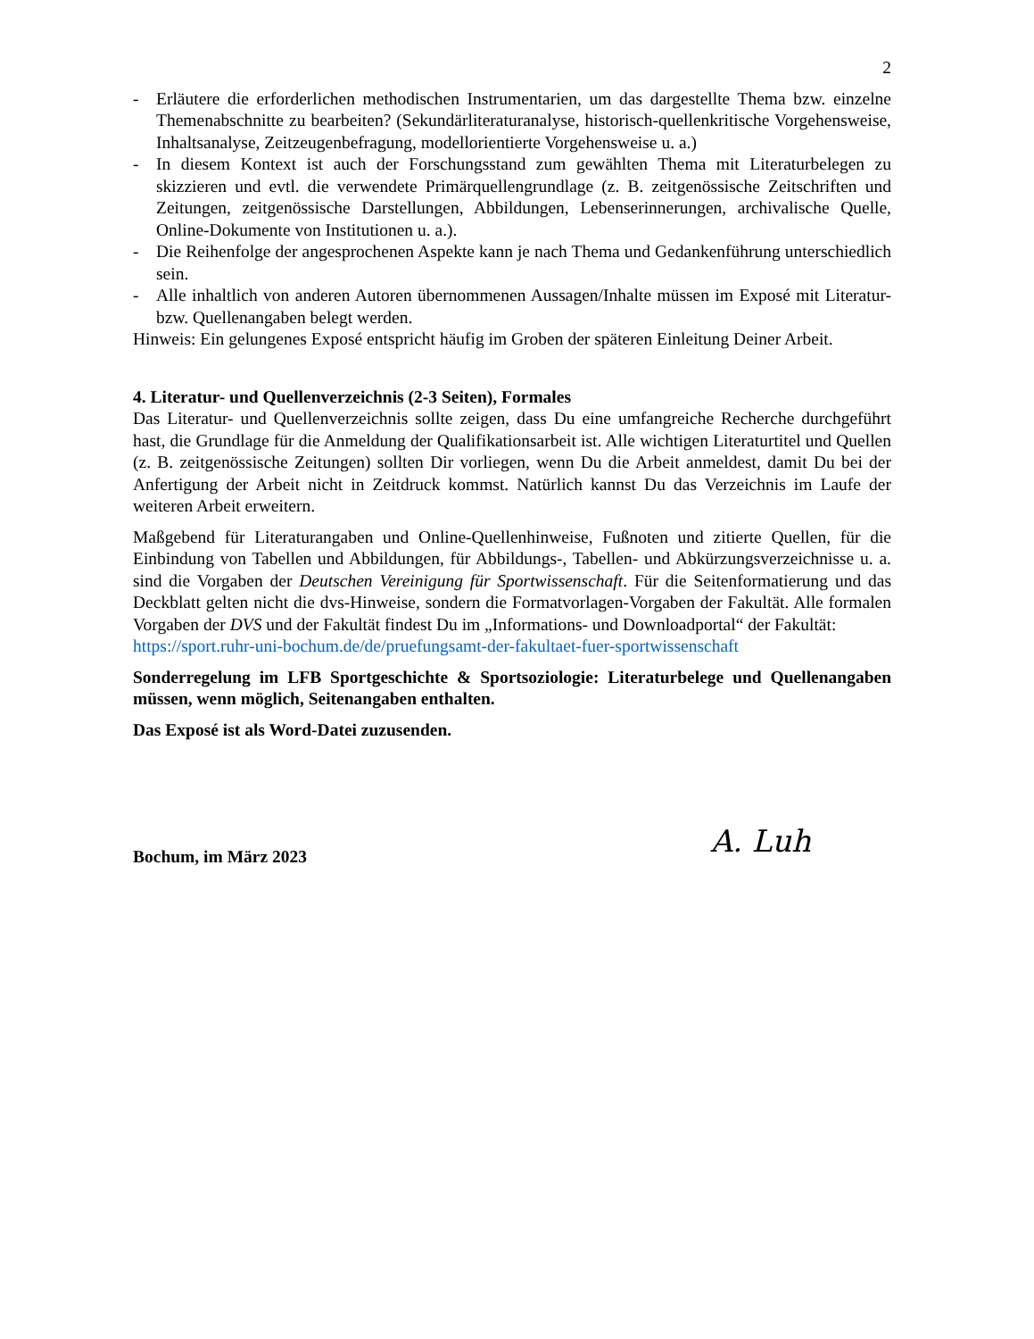2
- Erläutere die erforderlichen methodischen Instrumentarien, um das dargestellte Thema bzw. einzelne Themenabschnitte zu bearbeiten? (Sekundärliteraturanalyse, historisch-quellenkritische Vorgehensweise, Inhaltsanalyse, Zeitzeugenbefragung, modellorientierte Vorgehensweise u. a.)
- In diesem Kontext ist auch der Forschungsstand zum gewählten Thema mit Literaturbelegen zu skizzieren und evtl. die verwendete Primärquellengrundlage (z. B. zeitgenössische Zeitschriften und Zeitungen, zeitgenössische Darstellungen, Abbildungen, Lebenserinnerungen, archivalische Quelle, Online-Dokumente von Institutionen u. a.).
- Die Reihenfolge der angesprochenen Aspekte kann je nach Thema und Gedankenführung unterschiedlich sein.
- Alle inhaltlich von anderen Autoren übernommenen Aussagen/Inhalte müssen im Exposé mit Literatur- bzw. Quellenangaben belegt werden.
Hinweis: Ein gelungenes Exposé entspricht häufig im Groben der späteren Einleitung Deiner Arbeit.
4. Literatur- und Quellenverzeichnis (2-3 Seiten), Formales
Das Literatur- und Quellenverzeichnis sollte zeigen, dass Du eine umfangreiche Recherche durchgeführt hast, die Grundlage für die Anmeldung der Qualifikationsarbeit ist. Alle wichtigen Literaturtitel und Quellen (z. B. zeitgenössische Zeitungen) sollten Dir vorliegen, wenn Du die Arbeit anmeldest, damit Du bei der Anfertigung der Arbeit nicht in Zeitdruck kommst. Natürlich kannst Du das Verzeichnis im Laufe der weiteren Arbeit erweitern.
Maßgebend für Literaturangaben und Online-Quellenhinweise, Fußnoten und zitierte Quellen, für die Einbindung von Tabellen und Abbildungen, für Abbildungs-, Tabellen- und Abkürzungsverzeichnisse u. a. sind die Vorgaben der Deutschen Vereinigung für Sportwissenschaft. Für die Seitenformatierung und das Deckblatt gelten nicht die dvs-Hinweise, sondern die Formatvorlagen-Vorgaben der Fakultät. Alle formalen Vorgaben der DVS und der Fakultät findest Du im „Informations- und Downloadportal“ der Fakultät:
https://sport.ruhr-uni-bochum.de/de/pruefungsamt-der-fakultaet-fuer-sportwissenschaft
Sonderregelung im LFB Sportgeschichte & Sportsoziologie: Literaturbelege und Quellenangaben müssen, wenn möglich, Seitenangaben enthalten.
Das Exposé ist als Word-Datei zuzusenden.
Bochum, im März 2023 A. Luh